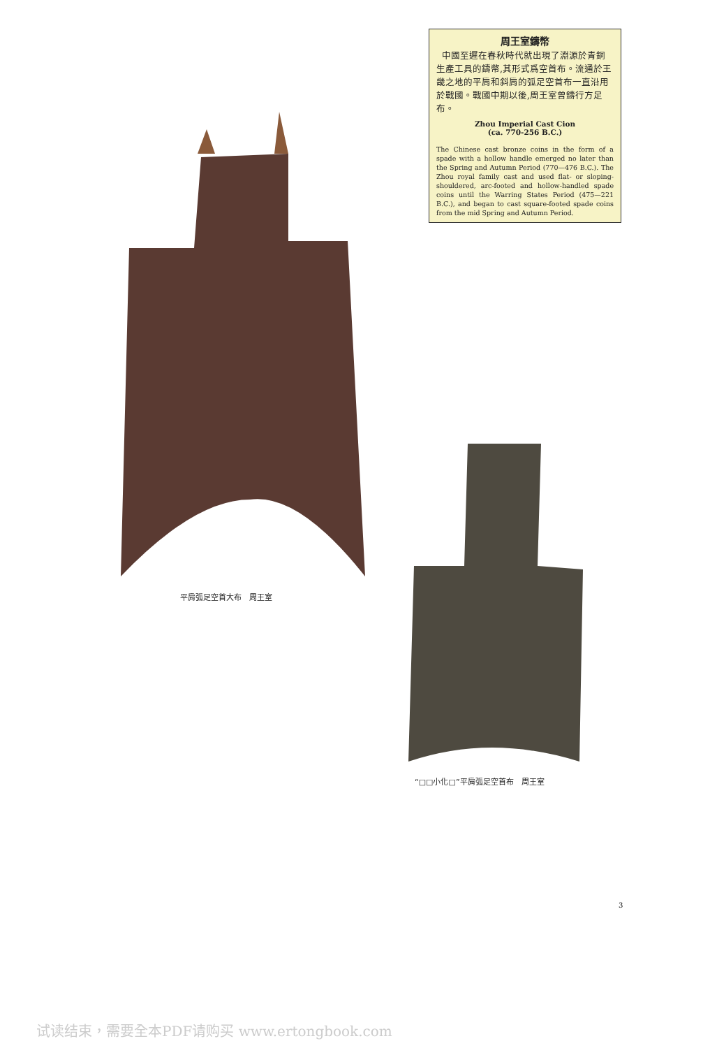周王室鑄幣
中國至遲在春秋時代就出現了淵源於青銅生產工具的鑄幣,其形式爲空首布。流通於王畿之地的平肩和斜肩的弧足空首布一直沿用於戰國。戰國中期以後,周王室曾鑄行方足布。
Zhou Imperial Cast Cion
(ca. 770-256 B.C.)
The Chinese cast bronze coins in the form of a spade with a hollow handle emerged no later than the Spring and Autumn Period (770—476 B.C.). The Zhou royal family cast and used flat- or sloping-shouldered, arc-footed and hollow-handled spade coins until the Warring States Period (475—221 B.C.), and began to cast square-footed spade coins from the mid Spring and Autumn Period.
平肩弧足空首大布　周王室
“□□小化□”平肩弧足空首布　周王室
3
试读结束，需要全本PDF请购买 www.ertongbook.com